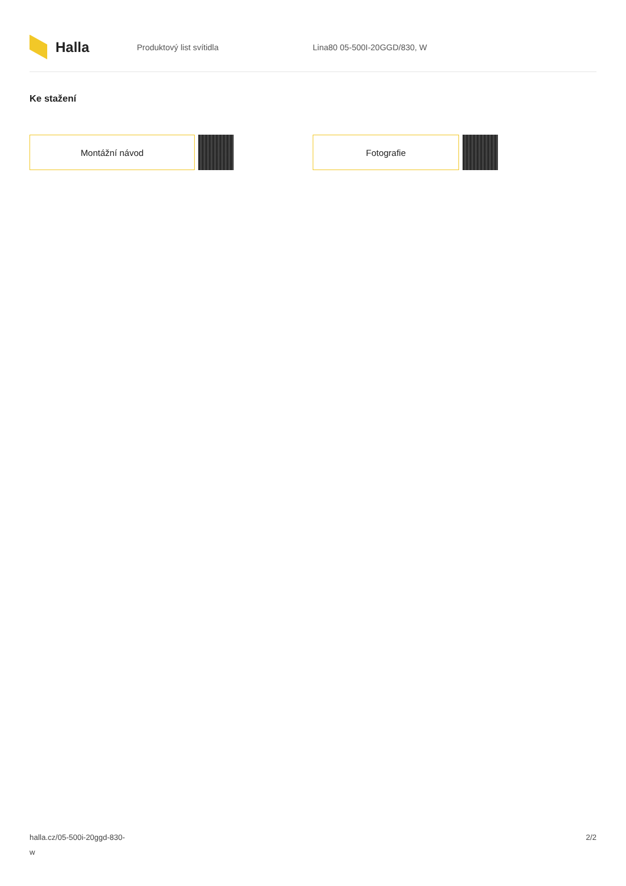Halla
Produktový list svítidla Lina80 05-500I-20GGD/830, W
Ke stažení
Montážní návod Fotografie
halla.cz/05-500i-20ggd-830-
w
2/2